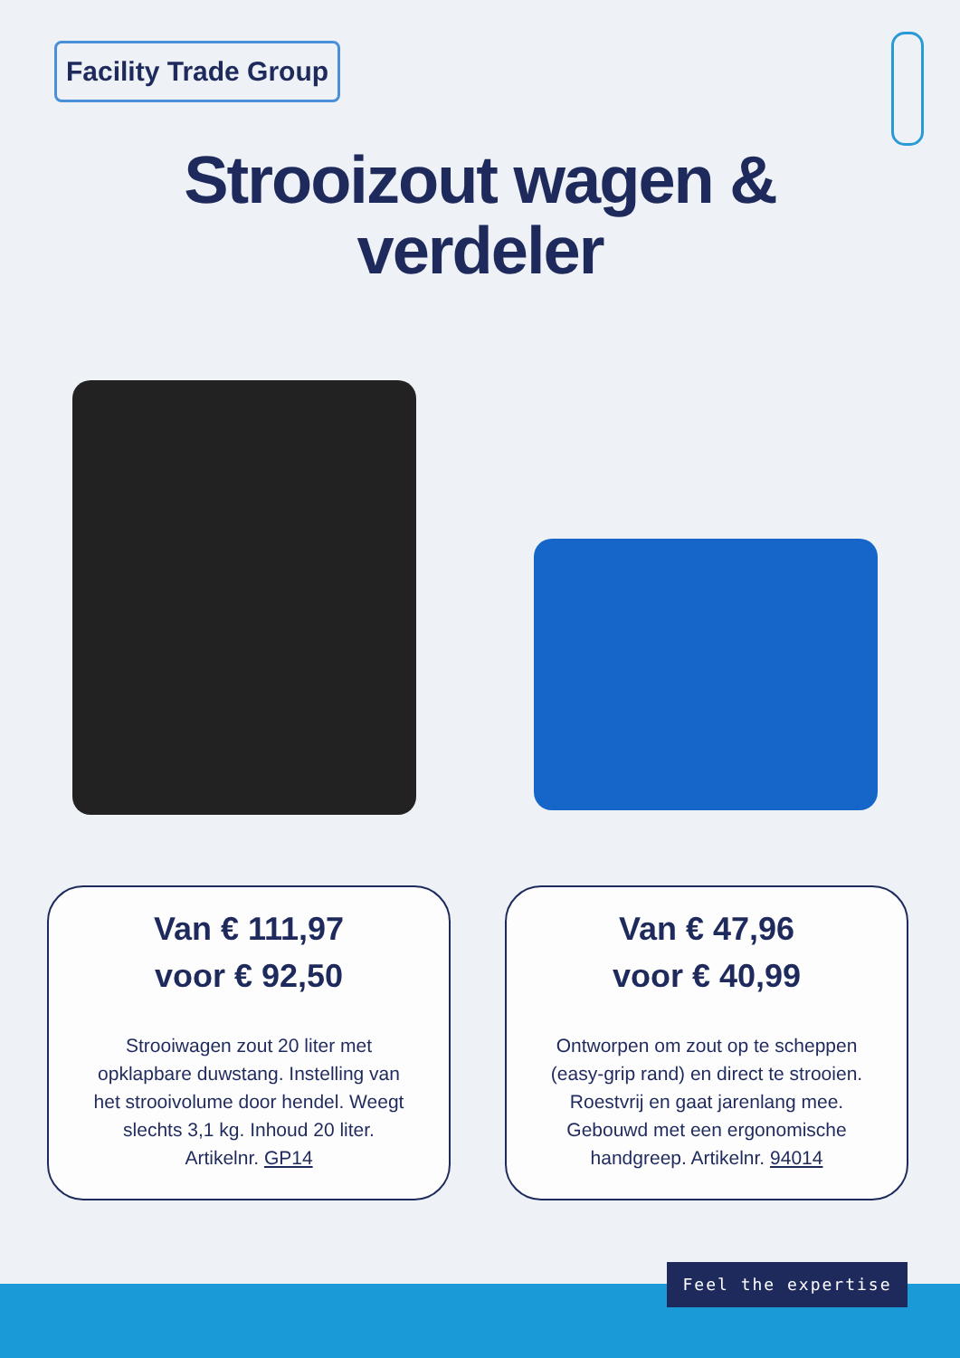Facility Trade Group
Strooizout wagen &
verdeler
Van € 111,97
voor € 92,50
Strooiwagen zout 20 liter met opklapbare duwstang. Instelling van het strooivolume door hendel. Weegt slechts 3,1 kg. Inhoud 20 liter. Artikelnr. GP14
Van € 47,96
voor € 40,99
Ontworpen om zout op te scheppen (easy-grip rand) en direct te strooien. Roestvrij en gaat jarenlang mee. Gebouwd met een ergonomische handgreep. Artikelnr. 94014
Feel the expertise